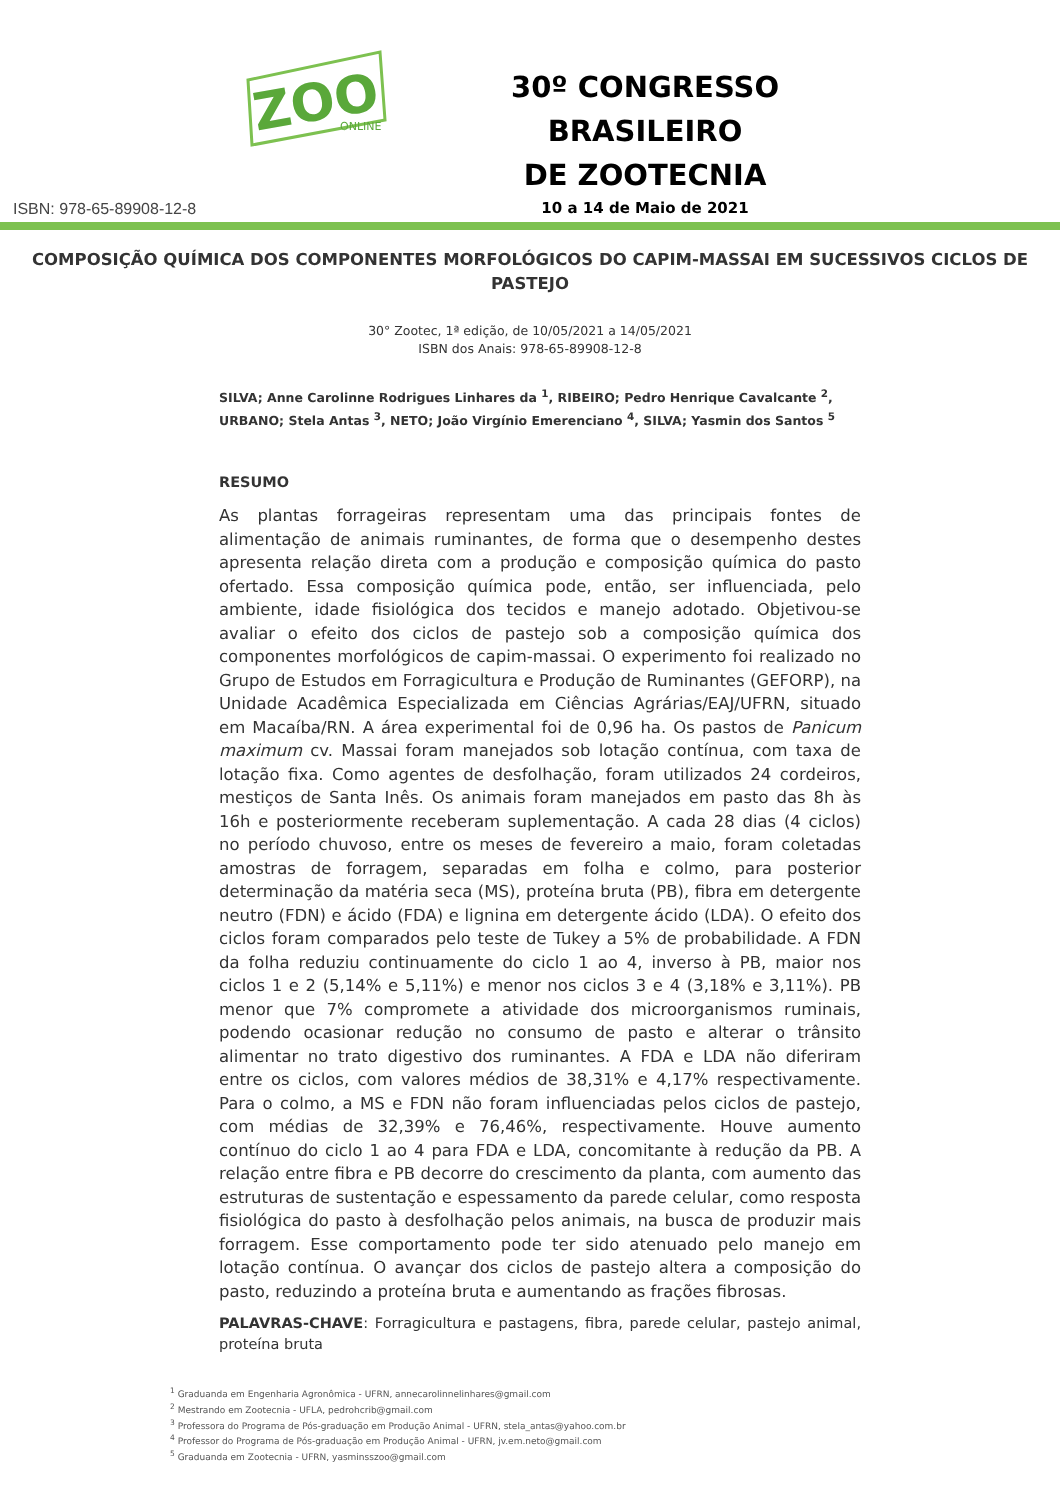ZOO
ONLINE
30º CONGRESSO BRASILEIRO
DE ZOOTECNIA
10 a 14 de Maio de 2021
ISBN: 978-65-89908-12-8
COMPOSIÇÃO QUÍMICA DOS COMPONENTES MORFOLÓGICOS DO CAPIM-MASSAI EM SUCESSIVOS CICLOS DE PASTEJO
30° Zootec, 1ª edição, de 10/05/2021 a 14/05/2021
ISBN dos Anais: 978-65-89908-12-8
SILVA; Anne Carolinne Rodrigues Linhares da <sup>1</sup>, RIBEIRO; Pedro Henrique Cavalcante <sup>2</sup>, URBANO; Stela Antas <sup>3</sup>, NETO; João Virgínio Emerenciano <sup>4</sup>, SILVA; Yasmin dos Santos <sup>5</sup>
RESUMO
As plantas forrageiras representam uma das principais fontes de alimentação de animais ruminantes, de forma que o desempenho destes apresenta relação direta com a produção e composição química do pasto ofertado. Essa composição química pode, então, ser influenciada, pelo ambiente, idade fisiológica dos tecidos e manejo adotado. Objetivou-se avaliar o efeito dos ciclos de pastejo sob a composição química dos componentes morfológicos de capim-massai. O experimento foi realizado no Grupo de Estudos em Forragicultura e Produção de Ruminantes (GEFORP), na Unidade Acadêmica Especializada em Ciências Agrárias/EAJ/UFRN, situado em Macaíba/RN. A área experimental foi de 0,96 ha. Os pastos de Panicum maximum cv. Massai foram manejados sob lotação contínua, com taxa de lotação fixa. Como agentes de desfolhação, foram utilizados 24 cordeiros, mestiços de Santa Inês. Os animais foram manejados em pasto das 8h às 16h e posteriormente receberam suplementação. A cada 28 dias (4 ciclos) no período chuvoso, entre os meses de fevereiro a maio, foram coletadas amostras de forragem, separadas em folha e colmo, para posterior determinação da matéria seca (MS), proteína bruta (PB), fibra em detergente neutro (FDN) e ácido (FDA) e lignina em detergente ácido (LDA). O efeito dos ciclos foram comparados pelo teste de Tukey a 5% de probabilidade. A FDN da folha reduziu continuamente do ciclo 1 ao 4, inverso à PB, maior nos ciclos 1 e 2 (5,14% e 5,11%) e menor nos ciclos 3 e 4 (3,18% e 3,11%). PB menor que 7% compromete a atividade dos microorganismos ruminais, podendo ocasionar redução no consumo de pasto e alterar o trânsito alimentar no trato digestivo dos ruminantes. A FDA e LDA não diferiram entre os ciclos, com valores médios de 38,31% e 4,17% respectivamente. Para o colmo, a MS e FDN não foram influenciadas pelos ciclos de pastejo, com médias de 32,39% e 76,46%, respectivamente. Houve aumento contínuo do ciclo 1 ao 4 para FDA e LDA, concomitante à redução da PB. A relação entre fibra e PB decorre do crescimento da planta, com aumento das estruturas de sustentação e espessamento da parede celular, como resposta fisiológica do pasto à desfolhação pelos animais, na busca de produzir mais forragem. Esse comportamento pode ter sido atenuado pelo manejo em lotação contínua. O avançar dos ciclos de pastejo altera a composição do pasto, reduzindo a proteína bruta e aumentando as frações fibrosas.
PALAVRAS-CHAVE: Forragicultura e pastagens, fibra, parede celular, pastejo animal, proteína bruta
<sup>1</sup> Graduanda em Engenharia Agronômica - UFRN, annecarolinnelinhares@gmail.com
<sup>2</sup> Mestrando em Zootecnia - UFLA, pedrohcrib@gmail.com
<sup>3</sup> Professora do Programa de Pós-graduação em Produção Animal - UFRN, stela_antas@yahoo.com.br
<sup>4</sup> Professor do Programa de Pós-graduação em Produção Animal - UFRN, jv.em.neto@gmail.com
<sup>5</sup> Graduanda em Zootecnia - UFRN, yasminsszoo@gmail.com